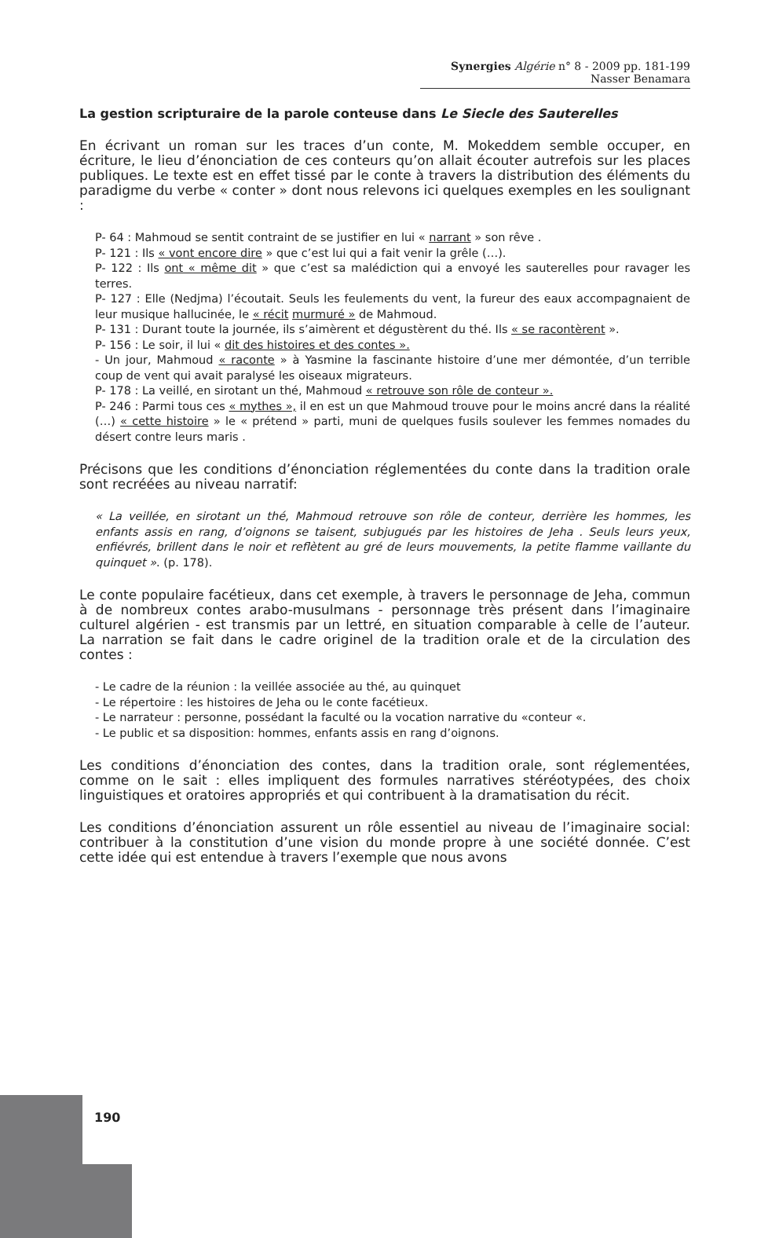Synergies Algérie n° 8 - 2009 pp. 181-199
Nasser Benamara
La gestion scripturaire de la parole conteuse dans Le Siecle des Sauterelles
En écrivant un roman sur les traces d’un conte, M. Mokeddem semble occuper, en écriture, le lieu d’énonciation de ces conteurs qu’on allait écouter autrefois sur les places publiques. Le texte est en effet tissé par le conte à travers la distribution des éléments du paradigme du verbe « conter » dont nous relevons ici quelques exemples en les soulignant :
P- 64 : Mahmoud se sentit contraint de se justifier en lui « narrant » son rêve .
P- 121 : Ils « vont encore dire » que c’est lui qui a fait venir la grêle (…).
P- 122 : Ils ont « même dit » que c’est sa malédiction qui a envoyé les sauterelles pour ravager les terres.
P- 127 : Elle (Nedjma) l’écoutait. Seuls les feulements du vent, la fureur des eaux accompagnaient de leur musique hallucinée, le « récit murmuré » de Mahmoud.
P- 131 : Durant toute la journée, ils s’aimèrent et dégustèrent du thé. Ils « se racontèrent ».
P- 156 : Le soir, il lui « dit des histoires et des contes ».
- Un jour, Mahmoud « raconte » à Yasmine la fascinante histoire d’une mer démontée, d’un terrible coup de vent qui avait paralysé les oiseaux migrateurs.
P- 178 : La veillé, en sirotant un thé, Mahmoud « retrouve son rôle de conteur ».
P- 246 : Parmi tous ces « mythes », il en est un que Mahmoud trouve pour le moins ancré dans la réalité (…) « cette histoire » le « prétend » parti, muni de quelques fusils soulever les femmes nomades du désert contre leurs maris .
Précisons que les conditions d’énonciation réglementées du conte dans la tradition orale sont recréées au niveau narratif:
« La veillée, en sirotant un thé, Mahmoud retrouve son rôle de conteur, derrière les hommes, les enfants assis en rang, d’oignons se taisent, subjugués par les histoires de Jeha . Seuls leurs yeux, enfiévrés, brillent dans le noir et reflètent au gré de leurs mouvements, la petite flamme vaillante du quinquet ». (p. 178).
Le conte populaire facétieux, dans cet exemple, à travers le personnage de Jeha, commun à de nombreux contes arabo-musulmans - personnage très présent dans l’imaginaire culturel algérien - est transmis par un lettré, en situation comparable à celle de l’auteur. La narration se fait dans le cadre originel de la tradition orale et de la circulation des contes :
- Le cadre de la réunion : la veillée associée au thé, au quinquet
- Le répertoire : les histoires de Jeha ou le conte facétieux.
- Le narrateur : personne, possédant la faculté ou la vocation narrative du «conteur «.
- Le public et sa disposition: hommes, enfants assis en rang d’oignons.
Les conditions d’énonciation des contes, dans la tradition orale, sont réglementées, comme on le sait : elles impliquent des formules narratives stéréotypées, des choix linguistiques et oratoires appropriés et qui contribuent à la dramatisation du récit.
Les conditions d’énonciation assurent un rôle essentiel au niveau de l’imaginaire social: contribuer à la constitution d’une vision du monde propre à une société donnée. C’est cette idée qui est entendue à travers l’exemple que nous avons
190